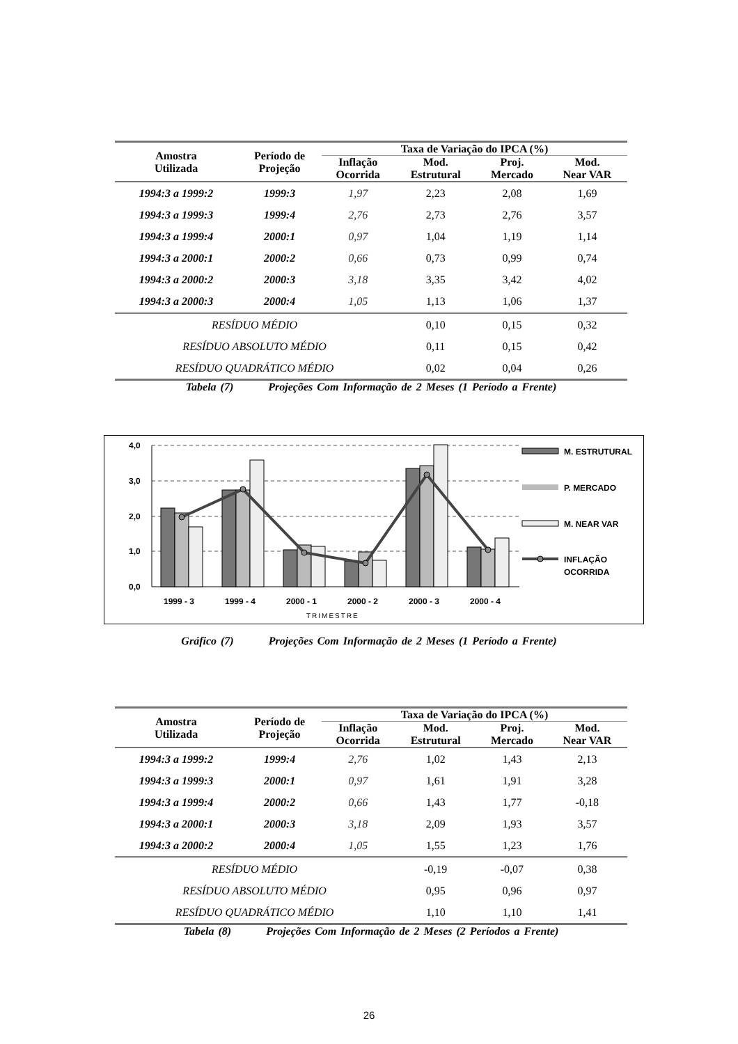| Amostra Utilizada | Período de Projeção | Taxa de Variação do IPCA (%) | | | |
| --- | --- | --- | --- | --- | --- |
| | | Inflação Ocorrida | Mod. Estrutural | Proj. Mercado | Mod. Near VAR |
| 1994:3 a 1999:2 | 1999:3 | 1,97 | 2,23 | 2,08 | 1,69 |
| 1994:3 a 1999:3 | 1999:4 | 2,76 | 2,73 | 2,76 | 3,57 |
| 1994:3 a 1999:4 | 2000:1 | 0,97 | 1,04 | 1,19 | 1,14 |
| 1994:3 a 2000:1 | 2000:2 | 0,66 | 0,73 | 0,99 | 0,74 |
| 1994:3 a 2000:2 | 2000:3 | 3,18 | 3,35 | 3,42 | 4,02 |
| 1994:3 a 2000:3 | 2000:4 | 1,05 | 1,13 | 1,06 | 1,37 |
| RESÍDUO MÉDIO | | | 0,10 | 0,15 | 0,32 |
| RESÍDUO ABSOLUTO MÉDIO | | | 0,11 | 0,15 | 0,42 |
| RESÍDUO QUADRÁTICO MÉDIO | | | 0,02 | 0,04 | 0,26 |
Tabela (7) Projeções Com Informação de 2 Meses (1 Período a Frente)
4,0
3,0
2,0
1,0
0,0
1999 - 3
1999 - 4
2000 - 1
2000 - 2
2000 - 3
2000 - 4
TRIMESTRE
M. ESTRUTURAL
P. MERCADO
M. NEAR VAR
INFLAÇÃO
OCORRIDA
Gráfico (7) Projeções Com Informação de 2 Meses (1 Período a Frente)
| Amostra Utilizada | Período de Projeção | Taxa de Variação do IPCA (%) | | | |
| --- | --- | --- | --- | --- | --- |
| | | Inflação Ocorrida | Mod. Estrutural | Proj. Mercado | Mod. Near VAR |
| 1994:3 a 1999:2 | 1999:4 | 2,76 | 1,02 | 1,43 | 2,13 |
| 1994:3 a 1999:3 | 2000:1 | 0,97 | 1,61 | 1,91 | 3,28 |
| 1994:3 a 1999:4 | 2000:2 | 0,66 | 1,43 | 1,77 | -0,18 |
| 1994:3 a 2000:1 | 2000:3 | 3,18 | 2,09 | 1,93 | 3,57 |
| 1994:3 a 2000:2 | 2000:4 | 1,05 | 1,55 | 1,23 | 1,76 |
| RESÍDUO MÉDIO | | | -0,19 | -0,07 | 0,38 |
| RESÍDUO ABSOLUTO MÉDIO | | | 0,95 | 0,96 | 0,97 |
| RESÍDUO QUADRÁTICO MÉDIO | | | 1,10 | 1,10 | 1,41 |
Tabela (8) Projeções Com Informação de 2 Meses (2 Períodos a Frente)
26